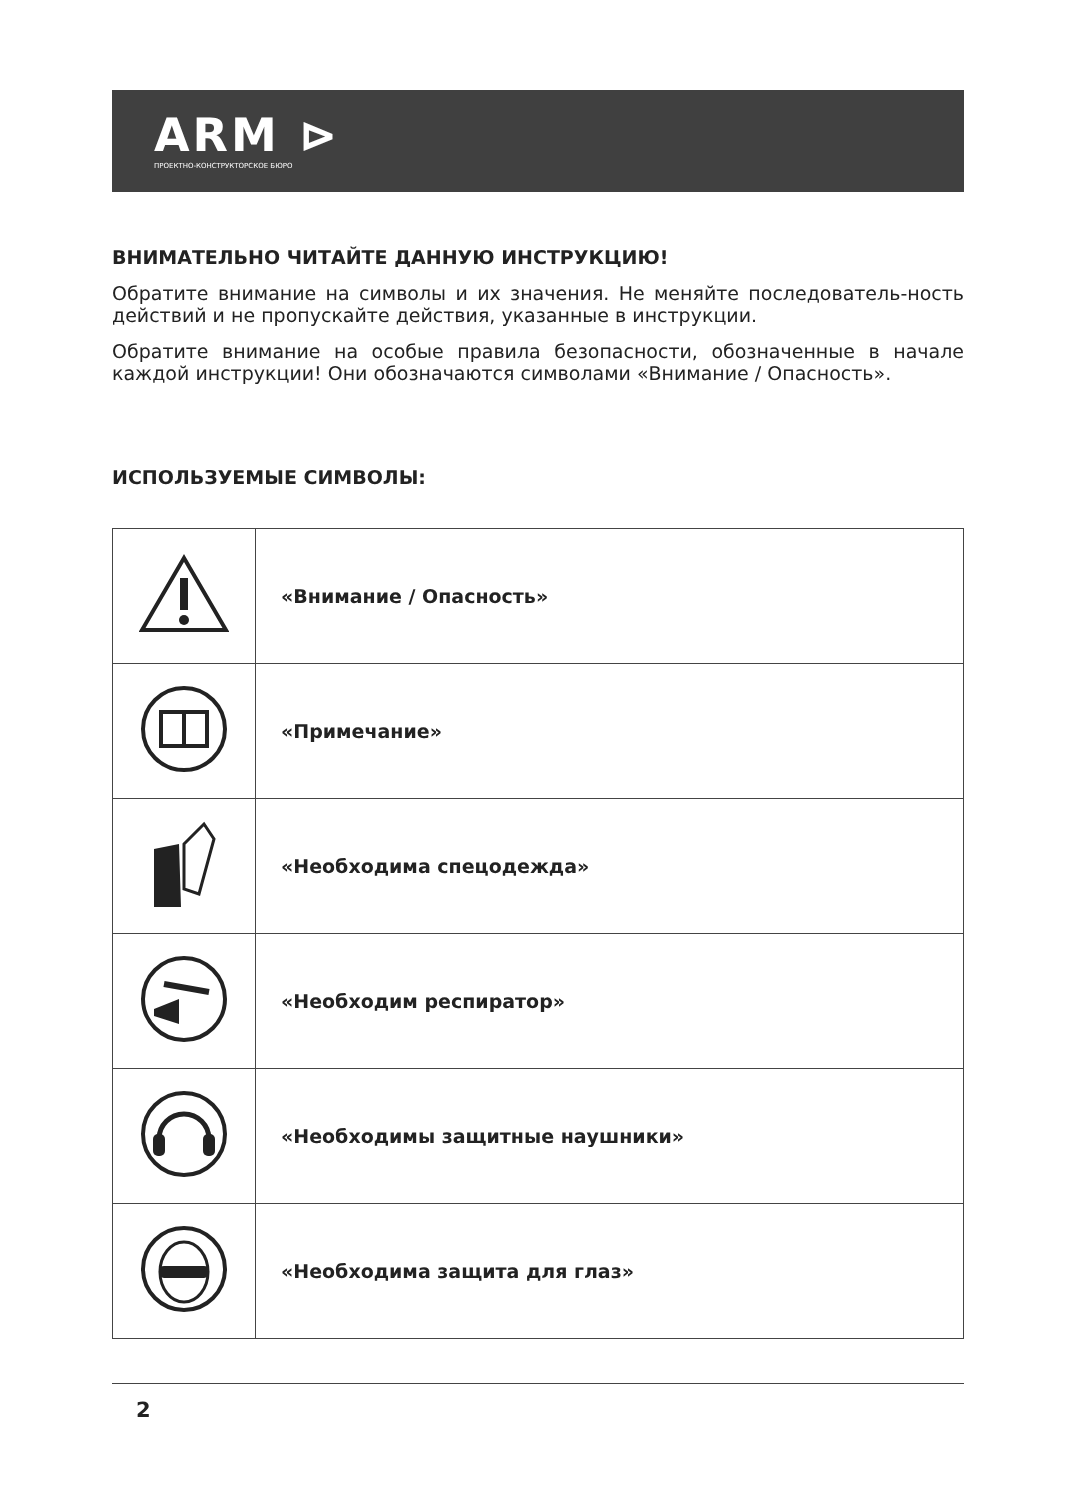ARM ⊳
ПРОЕКТНО-КОНСТРУКТОРСКОЕ БЮРО
ВНИМАТЕЛЬНО ЧИТАЙТЕ ДАННУЮ ИНСТРУКЦИЮ!
Обратите внимание на символы и их значения. Не меняйте последователь-ность действий и не пропускайте действия, указанные в инструкции.
Обратите внимание на особые правила безопасности, обозначенные в начале каждой инструкции! Они обозначаются символами «Внимание / Опасность».
ИСПОЛЬЗУЕМЫЕ СИМВОЛЫ:
| | «Внимание / Опасность» |
| | «Примечание» |
| | «Необходима спецодежда» |
| | «Необходим респиратор» |
| | «Необходимы защитные наушники» |
| | «Необходима защита для глаз» |
2